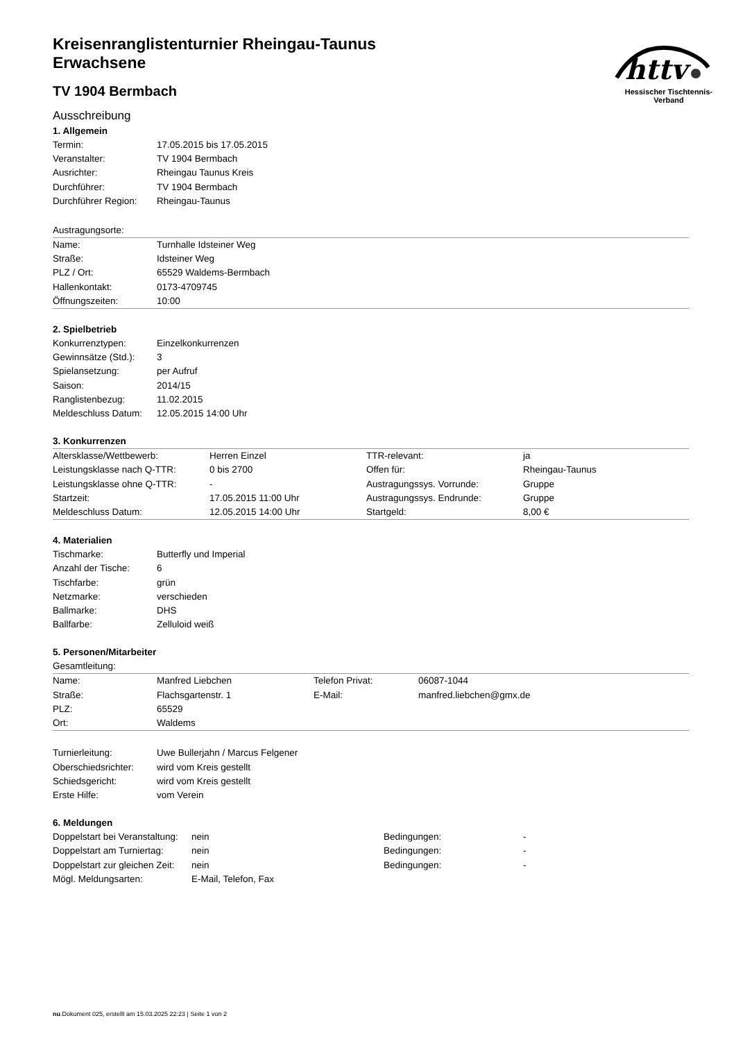httv
Hessischer Tischtennis-Verband
Kreisenranglistenturnier Rheingau-Taunus
Erwachsene
TV 1904 Bermbach
Ausschreibung
1. Allgemein
| Termin: | 17.05.2015 bis 17.05.2015 |
| Veranstalter: | TV 1904 Bermbach |
| Ausrichter: | Rheingau Taunus Kreis |
| Durchführer: | TV 1904 Bermbach |
| Durchführer Region: | Rheingau-Taunus |
Austragungsorte:
| Name: | Turnhalle Idsteiner Weg |
| Straße: | Idsteiner Weg |
| PLZ / Ort: | 65529 Waldems-Bermbach |
| Hallenkontakt: | 0173-4709745 |
| Öffnungszeiten: | 10:00 |
2. Spielbetrieb
| Konkurrenztypen: | Einzelkonkurrenzen |
| Gewinnsätze (Std.): | 3 |
| Spielansetzung: | per Aufruf |
| Saison: | 2014/15 |
| Ranglistenbezug: | 11.02.2015 |
| Meldeschluss Datum: | 12.05.2015 14:00 Uhr |
3. Konkurrenzen
| Altersklasse/Wettbewerb: | Herren Einzel | TTR-relevant: | ja |
| Leistungsklasse nach Q-TTR: | 0 bis 2700 | Offen für: | Rheingau-Taunus |
| Leistungsklasse ohne Q-TTR: | - | Austragungssys. Vorrunde: | Gruppe |
| Startzeit: | 17.05.2015 11:00 Uhr | Austragungssys. Endrunde: | Gruppe |
| Meldeschluss Datum: | 12.05.2015 14:00 Uhr | Startgeld: | 8,00 € |
4. Materialien
| Tischmarke: | Butterfly und Imperial |
| Anzahl der Tische: | 6 |
| Tischfarbe: | grün |
| Netzmarke: | verschieden |
| Ballmarke: | DHS |
| Ballfarbe: | Zelluloid weiß |
5. Personen/Mitarbeiter
Gesamtleitung:
| Name: | Manfred Liebchen | Telefon Privat: | 06087-1044 |
| Straße: | Flachsgartenstr. 1 | E-Mail: | manfred.liebchen@gmx.de |
| PLZ: | 65529 | | |
| Ort: | Waldems | | |
| Turnierleitung: | Uwe Bullerjahn / Marcus Felgener |
| Oberschiedsrichter: | wird vom Kreis gestellt |
| Schiedsgericht: | wird vom Kreis gestellt |
| Erste Hilfe: | vom Verein |
6. Meldungen
| Doppelstart bei Veranstaltung: | nein | Bedingungen: | - |
| Doppelstart am Turniertag: | nein | Bedingungen: | - |
| Doppelstart zur gleichen Zeit: | nein | Bedingungen: | - |
| Mögl. Meldungsarten: | E-Mail, Telefon, Fax | | |
nu.Dokument 025, erstellt am 15.03.2025 22:23 | Seite 1 von 2